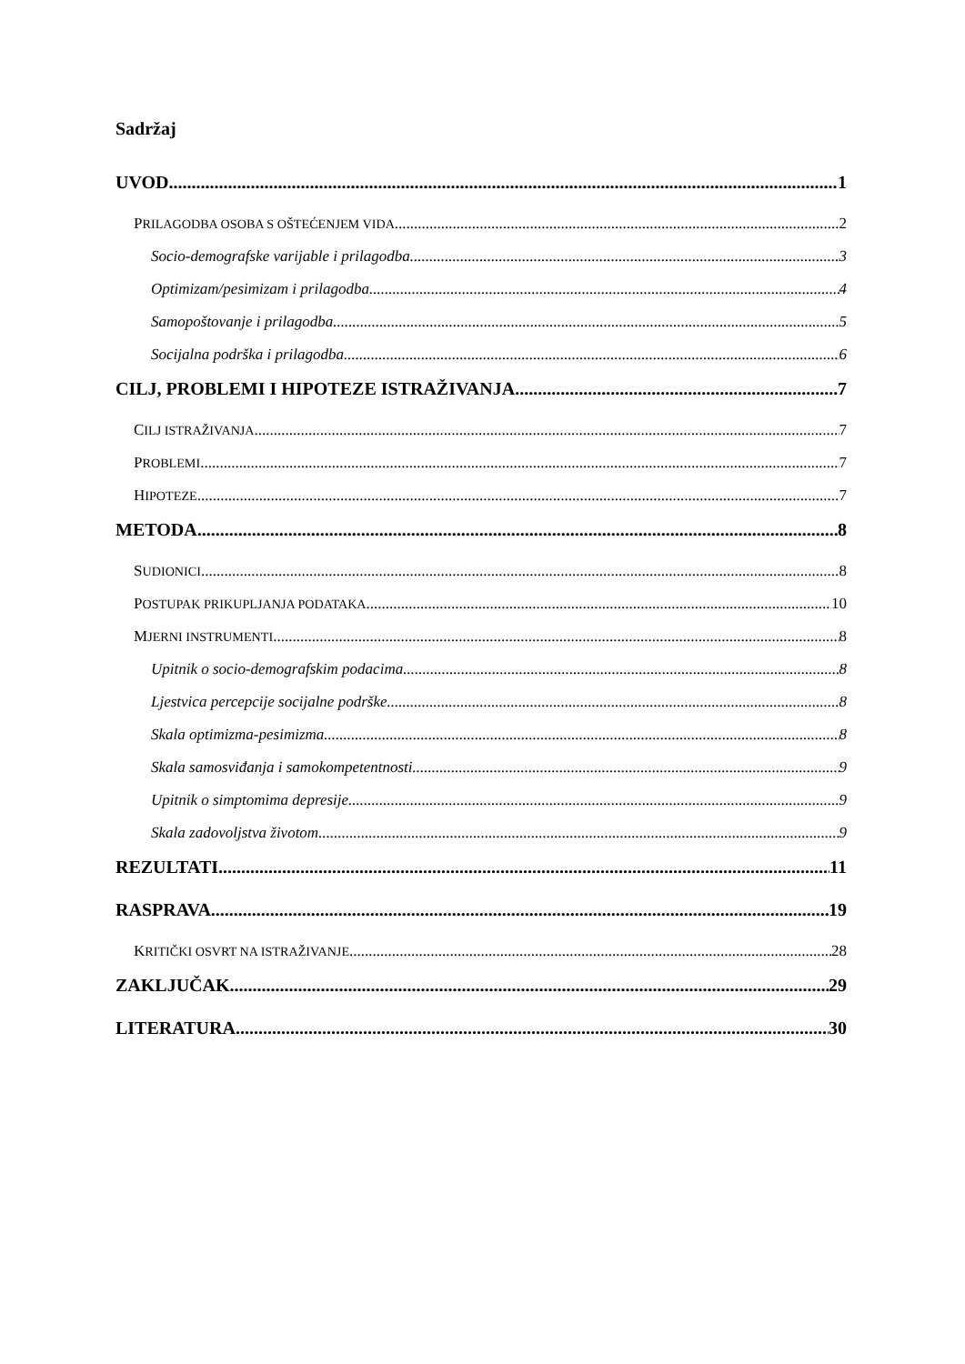Sadržaj
UVOD 1
PRILAGODBA OSOBA S OŠTEĆENJEM VIDA 2
Socio-demografske varijable i prilagodba. 3
Optimizam/pesimizam i prilagodba. 4
Samopoštovanje i prilagodba. 5
Socijalna podrška i prilagodba. 6
CILJ, PROBLEMI I HIPOTEZE ISTRAŽIVANJA 7
CILJ ISTRAŽIVANJA 7
PROBLEMI 7
HIPOTEZE 7
METODA 8
SUDIONICI 8
POSTUPAK PRIKUPLJANJA PODATAKA 10
MJERNI INSTRUMENTI 8
Upitnik o socio-demografskim podacima. 8
Ljestvica percepcije socijalne podrške. 8
Skala optimizma-pesimizma. 8
Skala samosviđanja i samokompetentnosti. 9
Upitnik o simptomima depresije. 9
Skala zadovoljstva životom. 9
REZULTATI 11
RASPRAVA 19
KRITIČKI OSVRT NA ISTRAŽIVANJE 28
ZAKLJUČAK 29
LITERATURA 30